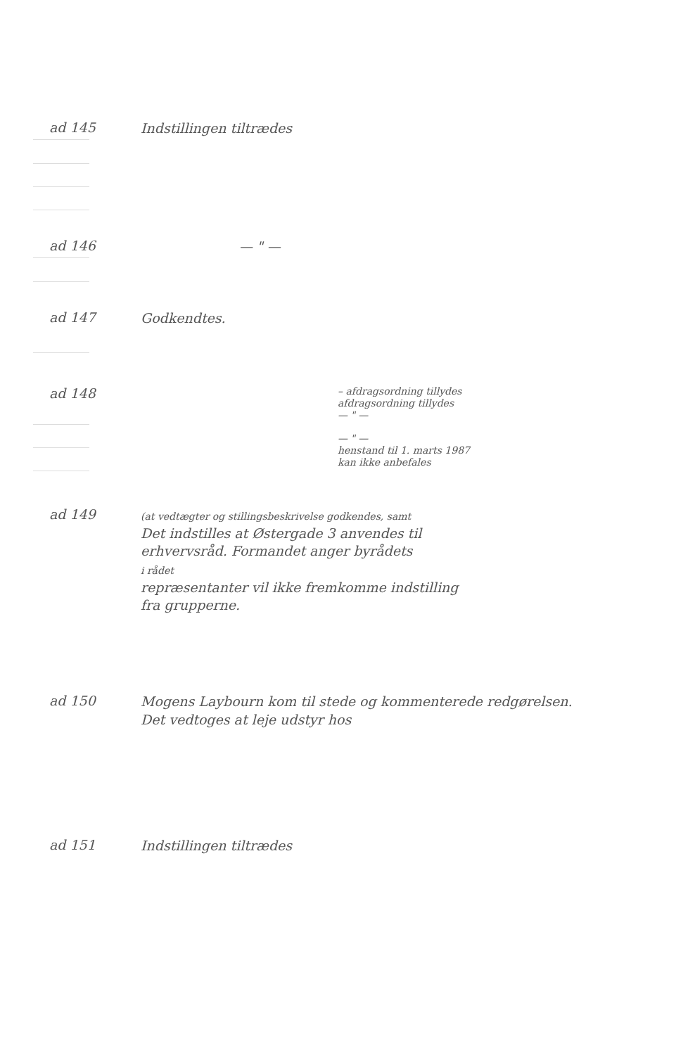ad 145
Indstillingen tiltrædes
ad 146
— " —
ad 147
Godkendtes.
ad 148
– afdragsordning tillydes
afdragsordning tillydes
— " —
— " —
henstand til 1. marts 1987
kan ikke anbefales
ad 149
(at vedtægter og stillingsbeskrivelse godkendes, samt
Det indstilles at Østergade 3 anvendes til
erhvervsråd. Formandet anger byrådets
i rådet
repræsentanter vil ikke fremkomme indstilling
fra grupperne.
ad 150
Mogens Laybourn kom til stede og kommenterede redgørelsen.
Det vedtoges at leje udstyr hos
ad 151
Indstillingen tiltrædes